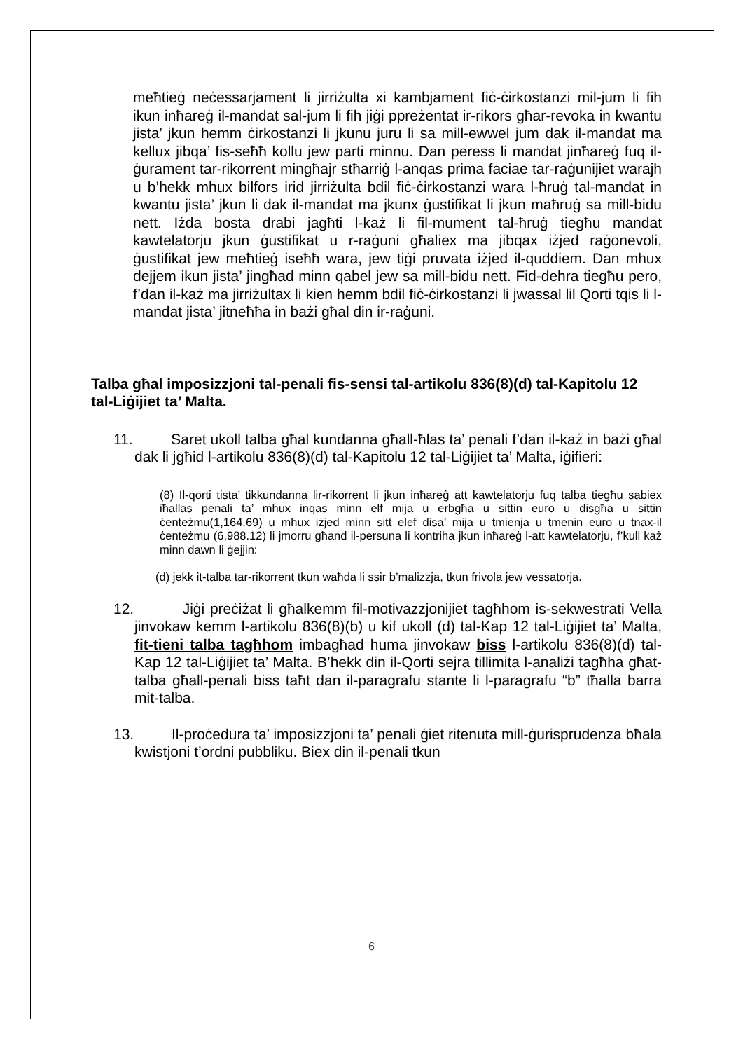meħtieġ neċessarjament li jirriżulta xi kambjament fiċ-ċirkostanzi mil-jum li fih ikun inħareġ il-mandat sal-jum li fih jiġi ppreżentat ir-rikors għar-revoka in kwantu jista’ jkun hemm ċirkostanzi li jkunu juru li sa mill-ewwel jum dak il-mandat ma kellux jibqa’ fis-seħħ kollu jew parti minnu. Dan peress li mandat jinħareġ fuq il-ġurament tar-rikorrent mingħajr stħarriġ l-anqas prima faciae tar-raġunijiet warajh u b’hekk mhux bilfors irid jirriżulta bdil fiċ-ċirkostanzi wara l-ħruġ tal-mandat in kwantu jista’ jkun li dak il-mandat ma jkunx ġustifikat li jkun maħruġ sa mill-bidu nett. Iżda bosta drabi jagħti l-każ li fil-mument tal-ħruġ tiegħu mandat kawtelatorju jkun ġustifikat u r-raġuni għaliex ma jibqax iżjed raġonevoli, ġustifikat jew meħtieġ iseħħ wara, jew tiġi pruvata iżjed il-quddiem. Dan mhux dejjem ikun jista’ jingħad minn qabel jew sa mill-bidu nett. Fid-dehra tiegħu pero, f’dan il-każ ma jirriżultax li kien hemm bdil fiċ-ċirkostanzi li jwassal lil Qorti tqis li l-mandat jista’ jitneħħa in bażi għal din ir-raġuni.
Talba għal imposizzjoni tal-penali fis-sensi tal-artikolu 836(8)(d) tal-Kapitolu 12 tal-Liġijiet ta’ Malta.
11. Saret ukoll talba għal kundanna għall-ħlas ta’ penali f’dan il-każ in bażi għal dak li jgħid l-artikolu 836(8)(d) tal-Kapitolu 12 tal-Liġijiet ta’ Malta, iġifieri:
(8) Il-qorti tista’ tikkundanna lir-rikorrent li jkun inħareġ att kawtelatorju fuq talba tiegħu sabiex iħallas penali ta’ mhux inqas minn elf mija u erbgħa u sittin euro u disgħa u sittin ċenteżmu(1,164.69) u mhux iżjed minn sitt elef disa’ mija u tmienja u tmenin euro u tnax-il ċenteżmu (6,988.12) li jmorru għand il-persuna li kontriha jkun inħareġ l-att kawtelatorju, f’kull każ minn dawn li ġejjin:
(d) jekk it-talba tar-rikorrent tkun waħda li ssir b’malizzja, tkun frivola jew vessatorja.
12. Jiġi preċiżat li għalkemm fil-motivazzjonijiet tagħhom is-sekwestrati Vella jinvokaw kemm l-artikolu 836(8)(b) u kif ukoll (d) tal-Kap 12 tal-Liġijiet ta’ Malta, fit-tieni talba tagħhom imbagħad huma jinvokaw biss l-artikolu 836(8)(d) tal-Kap 12 tal-Liġijiet ta’ Malta. B’hekk din il-Qorti sejra tillimita l-analiżi tagħha għat-talba għall-penali biss taħt dan il-paragrafu stante li l-paragrafu “b” tħalla barra mit-talba.
13. Il-proċedura ta’ imposizzjoni ta’ penali ġiet ritenuta mill-ġurisprudenza bħala kwistjoni t’ordni pubbliku. Biex din il-penali tkun
6